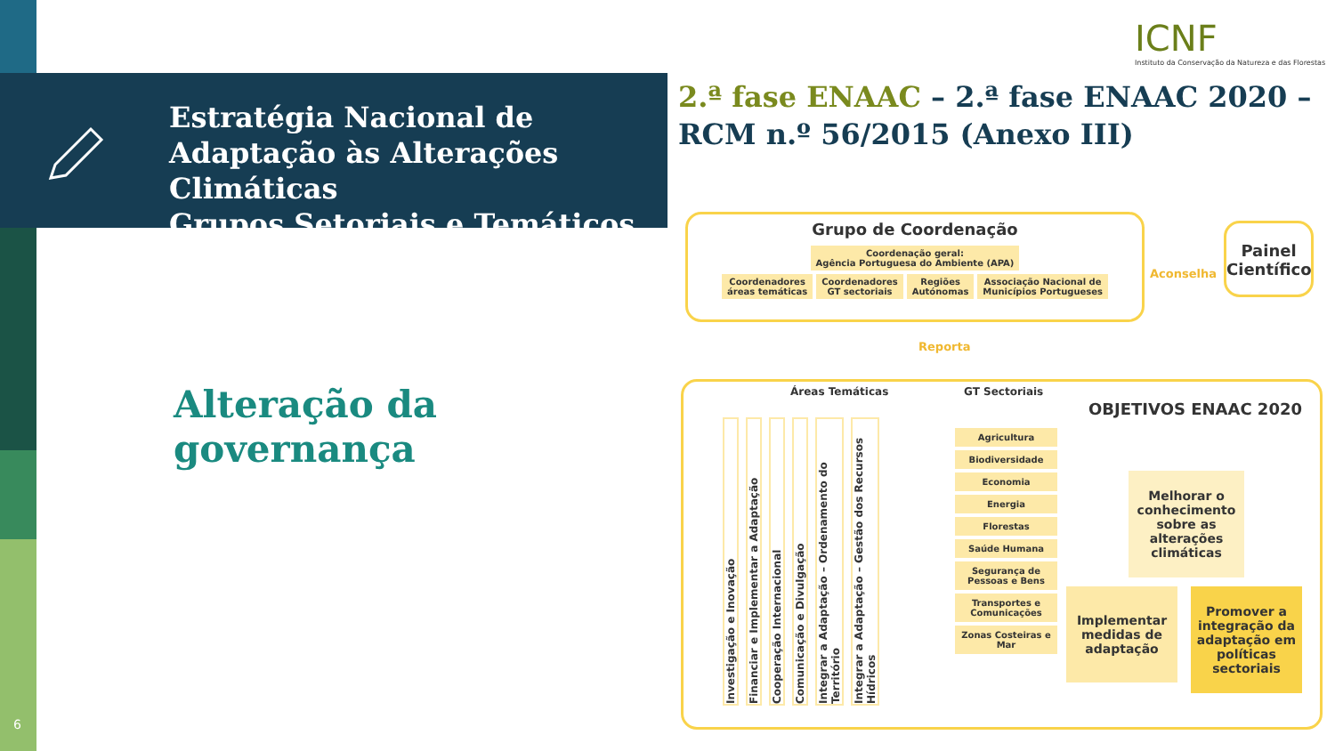Estratégia Nacional de Adaptação às Alterações Climáticas
Grupos Setoriais e Temáticos
ICNF
Instituto da Conservação da Natureza e das Florestas
2.ª fase ENAAC – 2.ª fase ENAAC 2020 – RCM n.º 56/2015 (Anexo III)
Alteração da
governança
6
Grupo de Coordenação
Coordenação geral:
Agência Portuguesa do Ambiente (APA)
Coordenadores
áreas temáticas Coordenadores
GT sectoriais Regiões
Autónomas Associação Nacional de
Municípios Portugueses
Aconselha
Painel Científico
Reporta
Áreas Temáticas GT Sectoriais
Investigação e Inovação Financiar e Implementar a Adaptação Cooperação Internacional Comunicação e Divulgação Integrar a Adaptação – Ordenamento do Território Integrar a Adaptação – Gestão dos Recursos Hídricos
Agricultura
Biodiversidade
Economia
Energia
Florestas
Saúde Humana
Segurança de Pessoas e Bens
Transportes e Comunicações
Zonas Costeiras e Mar
OBJETIVOS ENAAC 2020
Melhorar o conhecimento sobre as alterações climáticas
Implementar medidas de adaptação
Promover a integração da adaptação em políticas sectoriais